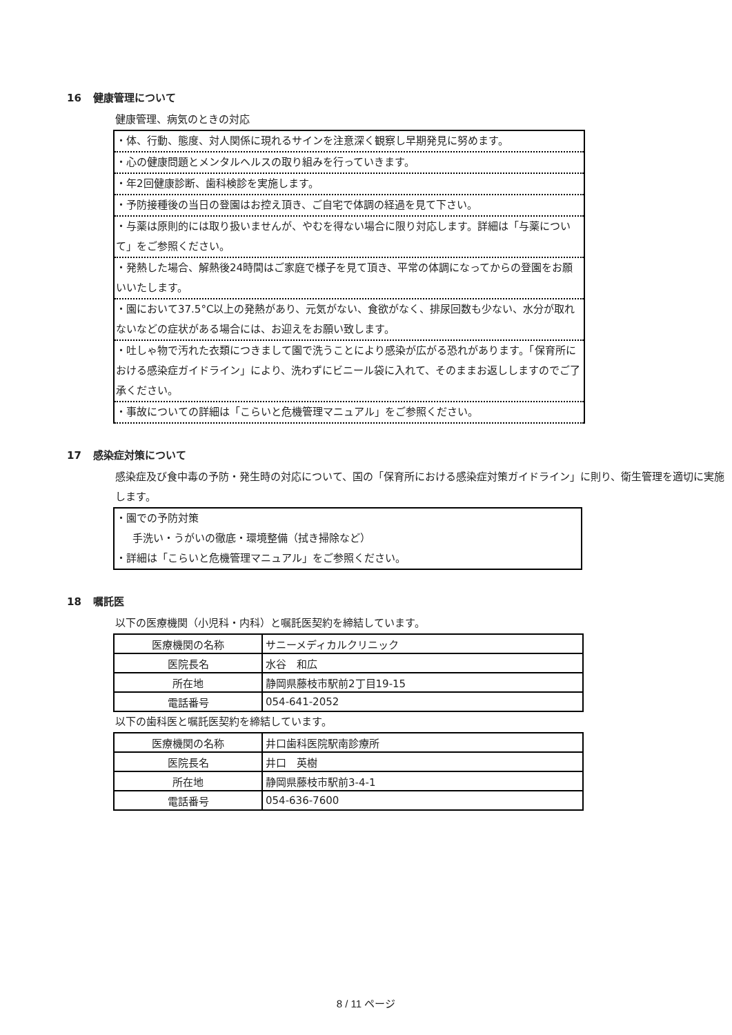16 健康管理について
健康管理、病気のときの対応
・体、行動、態度、対人関係に現れるサインを注意深く観察し早期発見に努めます。
・心の健康問題とメンタルヘルスの取り組みを行っていきます。
・年2回健康診断、歯科検診を実施します。
・予防接種後の当日の登園はお控え頂き、ご自宅で体調の経過を見て下さい。
・与薬は原則的には取り扱いませんが、やむを得ない場合に限り対応します。詳細は「与薬について」をご参照ください。
・発熱した場合、解熱後24時間はご家庭で様子を見て頂き、平常の体調になってからの登園をお願いいたします。
・園において37.5°C以上の発熱があり、元気がない、食欲がなく、排尿回数も少ない、水分が取れないなどの症状がある場合には、お迎えをお願い致します。
・吐しゃ物で汚れた衣類につきまして園で洗うことにより感染が広がる恐れがあります。「保育所における感染症ガイドライン」により、洗わずにビニール袋に入れて、そのままお返ししますのでご了承ください。
・事故についての詳細は「こらいと危機管理マニュアル」をご参照ください。
17 感染症対策について
感染症及び食中毒の予防・発生時の対応について、国の「保育所における感染症対策ガイドライン」に則り、衛生管理を適切に実施します。
・園での予防対策
手洗い・うがいの徹底・環境整備（拭き掃除など）
・詳細は「こらいと危機管理マニュアル」をご参照ください。
18 嘱託医
以下の医療機関（小児科・内科）と嘱託医契約を締結しています。
| 医療機関の名称 | サニーメディカルクリニック |
| 医院長名 | 水谷 和広 |
| 所在地 | 静岡県藤枝市駅前2丁目19-15 |
| 電話番号 | 054-641-2052 |
以下の歯科医と嘱託医契約を締結しています。
| 医療機関の名称 | 井口歯科医院駅南診療所 |
| 医院長名 | 井口 英樹 |
| 所在地 | 静岡県藤枝市駅前3-4-1 |
| 電話番号 | 054-636-7600 |
8 / 11 ページ